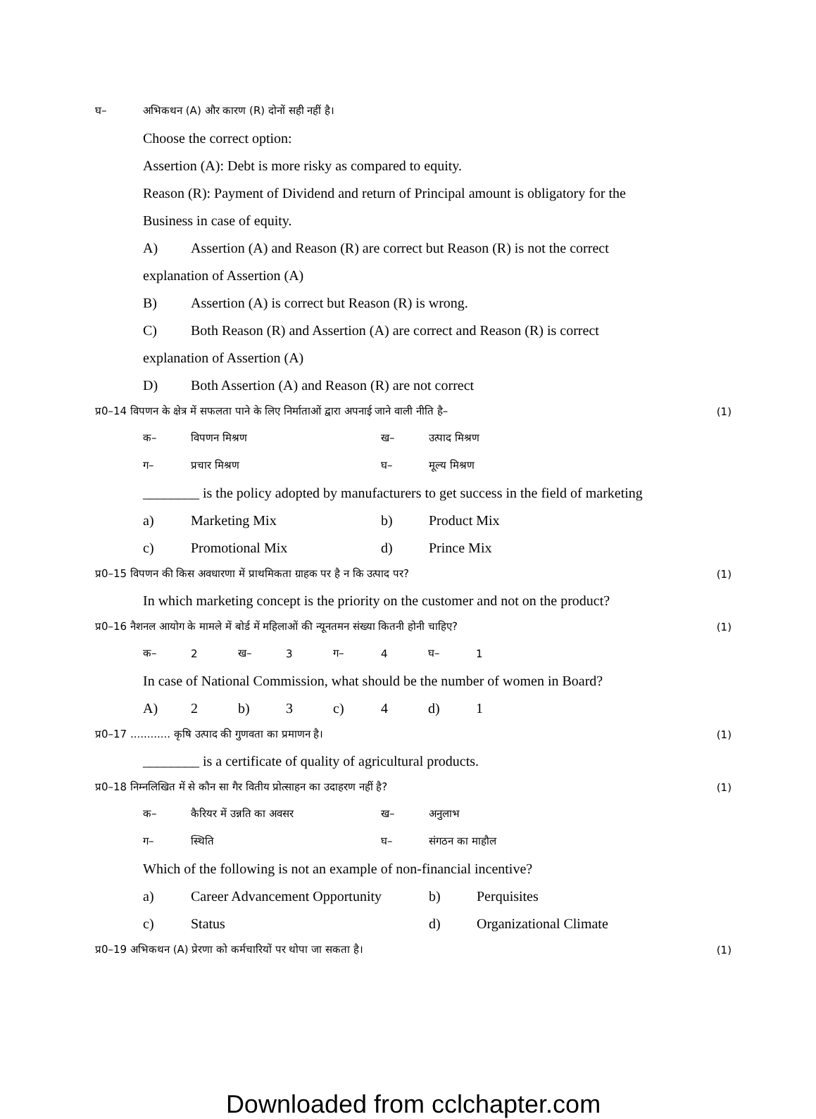घ– अभिकथन (A) और कारण (R) दोनों सही नहीं है।
Choose the correct option:
Assertion (A): Debt is more risky as compared to equity.
Reason (R): Payment of Dividend and return of Principal amount is obligatory for the
Business in case of equity.
A) Assertion (A) and Reason (R) are correct but Reason (R) is not the correct
explanation of Assertion (A)
B) Assertion (A) is correct but Reason (R) is wrong.
C) Both Reason (R) and Assertion (A) are correct and Reason (R) is correct
explanation of Assertion (A)
D) Both Assertion (A) and Reason (R) are not correct
प्र0–14 विपणन के क्षेत्र में सफलता पाने के लिए निर्माताओं द्वारा अपनाई जाने वाली नीति है– (1)
क– विपणन मिश्रण ख– उत्पाद मिश्रण
ग– प्रचार मिश्रण घ– मूल्य मिश्रण
________ is the policy adopted by manufacturers to get success in the field of marketing
a) Marketing Mix b) Product Mix
c) Promotional Mix d) Prince Mix
प्र0–15 विपणन की किस अवधारणा में प्राथमिकता ग्राहक पर है न कि उत्पाद पर? (1)
In which marketing concept is the priority on the customer and not on the product?
प्र0–16 नैशनल आयोग के मामले में बोर्ड में महिलाओं की न्यूनतमन संख्या कितनी होनी चाहिए? (1)
क– 2 ख– 3 ग– 4 घ– 1
In case of National Commission, what should be the number of women in Board?
A) 2 b) 3 c) 4 d) 1
प्र0–17 ............ कृषि उत्पाद की गुणवता का प्रमाणन है। (1)
________ is a certificate of quality of agricultural products.
प्र0–18 निम्नलिखित में से कौन सा गैर वितीय प्रोत्साहन का उदाहरण नहीं है? (1)
क– कैरियर में उन्नति का अवसर ख– अनुलाभ
ग– स्थिति घ– संगठन का माहौल
Which of the following is not an example of non-financial incentive?
a) Career Advancement Opportunity b) Perquisites
c) Status d) Organizational Climate
प्र0–19 अभिकथन (A) प्रेरणा को कर्मचारियों पर थोपा जा सकता है। (1)
Downloaded from cclchapter.com